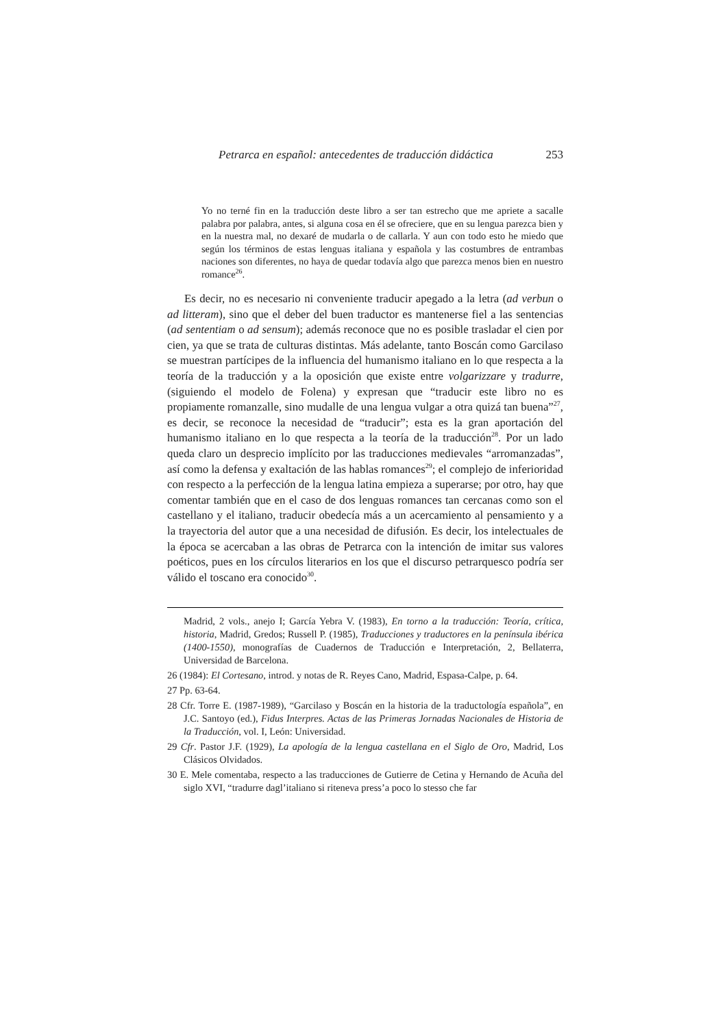Petrarca en español: antecedentes de traducción didáctica 253
Yo no terné fin en la traducción deste libro a ser tan estrecho que me apriete a sacalle palabra por palabra, antes, si alguna cosa en él se ofreciere, que en su lengua parezca bien y en la nuestra mal, no dexaré de mudarla o de callarla. Y aun con todo esto he miedo que según los términos de estas lenguas italiana y española y las costumbres de entrambas naciones son diferentes, no haya de quedar todavía algo que parezca menos bien en nuestro romance<sup>26</sup>.
Es decir, no es necesario ni conveniente traducir apegado a la letra (ad verbun o ad litteram), sino que el deber del buen traductor es mantenerse fiel a las sentencias (ad sententiam o ad sensum); además reconoce que no es posible trasladar el cien por cien, ya que se trata de culturas distintas. Más adelante, tanto Boscán como Garcilaso se muestran partícipes de la influencia del humanismo italiano en lo que respecta a la teoría de la traducción y a la oposición que existe entre volgarizzare y tradurre, (siguiendo el modelo de Folena) y expresan que “traducir este libro no es propiamente romanzalle, sino mudalle de una lengua vulgar a otra quizá tan buena”<sup>27</sup>, es decir, se reconoce la necesidad de “traducir”; esta es la gran aportación del humanismo italiano en lo que respecta a la teoría de la traducción<sup>28</sup>. Por un lado queda claro un desprecio implícito por las traducciones medievales “arromanzadas”, así como la defensa y exaltación de las hablas romances<sup>29</sup>; el complejo de inferioridad con respecto a la perfección de la lengua latina empieza a superarse; por otro, hay que comentar también que en el caso de dos lenguas romances tan cercanas como son el castellano y el italiano, traducir obedecía más a un acercamiento al pensamiento y a la trayectoria del autor que a una necesidad de difusión. Es decir, los intelectuales de la época se acercaban a las obras de Petrarca con la intención de imitar sus valores poéticos, pues en los círculos literarios en los que el discurso petrarquesco podría ser válido el toscano era conocido<sup>30</sup>.
Madrid, 2 vols., anejo I; García Yebra V. (1983), En torno a la traducción: Teoría, crítica, historia, Madrid, Gredos; Russell P. (1985), Traducciones y traductores en la península ibérica (1400-1550), monografías de Cuadernos de Traducción e Interpretación, 2, Bellaterra, Universidad de Barcelona.
26 (1984): El Cortesano, introd. y notas de R. Reyes Cano, Madrid, Espasa-Calpe, p. 64.
27 Pp. 63-64.
28 Cfr. Torre E. (1987-1989), “Garcilaso y Boscán en la historia de la traductología española”, en J.C. Santoyo (ed.), Fidus Interpres. Actas de las Primeras Jornadas Nacionales de Historia de la Traducción, vol. I, León: Universidad.
29 Cfr. Pastor J.F. (1929), La apología de la lengua castellana en el Siglo de Oro, Madrid, Los Clásicos Olvidados.
30 E. Mele comentaba, respecto a las traducciones de Gutierre de Cetina y Hernando de Acuña del siglo XVI, “tradurre dagl’italiano si riteneva press’a poco lo stesso che far